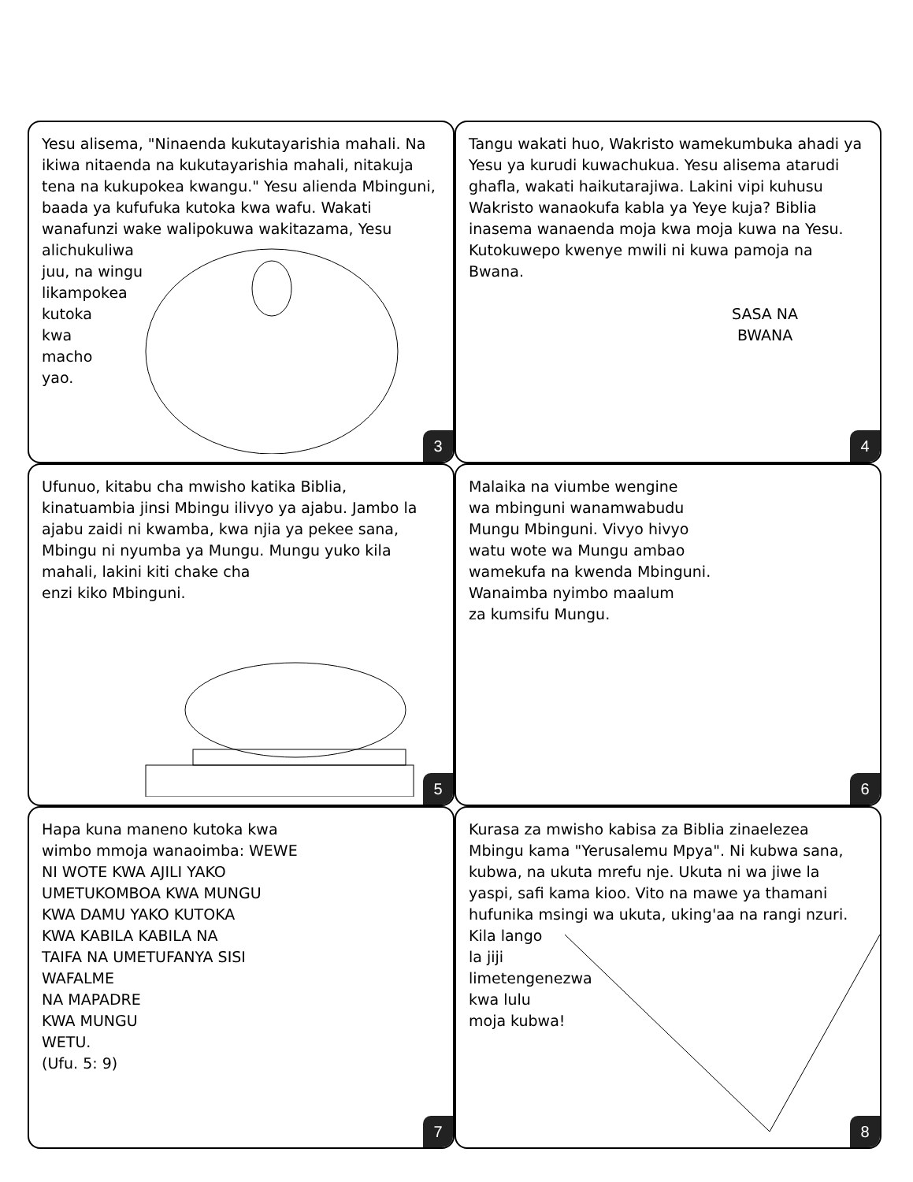Yesu alisema, "Ninaenda kukutayarishia mahali. Na ikiwa nitaenda na kukutayarishia mahali, nitakuja tena na kukupokea kwangu." Yesu alienda Mbinguni, baada ya kufufuka kutoka kwa wafu. Wakati wanafunzi wake walipokuwa wakitazama, Yesu alichukuliwa
juu, na wingu
likampokea
kutoka
kwa
macho
yao.
3
Tangu wakati huo, Wakristo wamekumbuka ahadi ya Yesu ya kurudi kuwachukua. Yesu alisema atarudi ghafla, wakati haikutarajiwa. Lakini vipi kuhusu Wakristo wanaokufa kabla ya Yeye kuja? Biblia inasema wanaenda moja kwa moja kuwa na Yesu. Kutokuwepo kwenye mwili ni kuwa pamoja na Bwana.
SASA NA
BWANA
4
Ufunuo, kitabu cha mwisho katika Biblia, kinatuambia jinsi Mbingu ilivyo ya ajabu. Jambo la ajabu zaidi ni kwamba, kwa njia ya pekee sana, Mbingu ni nyumba ya Mungu. Mungu yuko kila mahali, lakini kiti chake cha
enzi kiko Mbinguni.
5
Malaika na viumbe wengine
wa mbinguni wanamwabudu
Mungu Mbinguni. Vivyo hivyo
watu wote wa Mungu ambao
wamekufa na kwenda Mbinguni.
Wanaimba nyimbo maalum
za kumsifu Mungu.
6
Hapa kuna maneno kutoka kwa
wimbo mmoja wanaoimba: WEWE
NI WOTE KWA AJILI YAKO
UMETUKOMBOA KWA MUNGU
KWA DAMU YAKO KUTOKA
KWA KABILA KABILA NA
TAIFA NA UMETUFANYA SISI
WAFALME
NA MAPADRE
KWA MUNGU
WETU.
(Ufu. 5: 9)
7
Kurasa za mwisho kabisa za Biblia zinaelezea Mbingu kama "Yerusalemu Mpya". Ni kubwa sana, kubwa, na ukuta mrefu nje. Ukuta ni wa jiwe la yaspi, safi kama kioo. Vito na mawe ya thamani hufunika msingi wa ukuta, uking'aa na rangi nzuri.
Kila lango
la jiji
limetengenezwa
kwa lulu
moja kubwa!
8